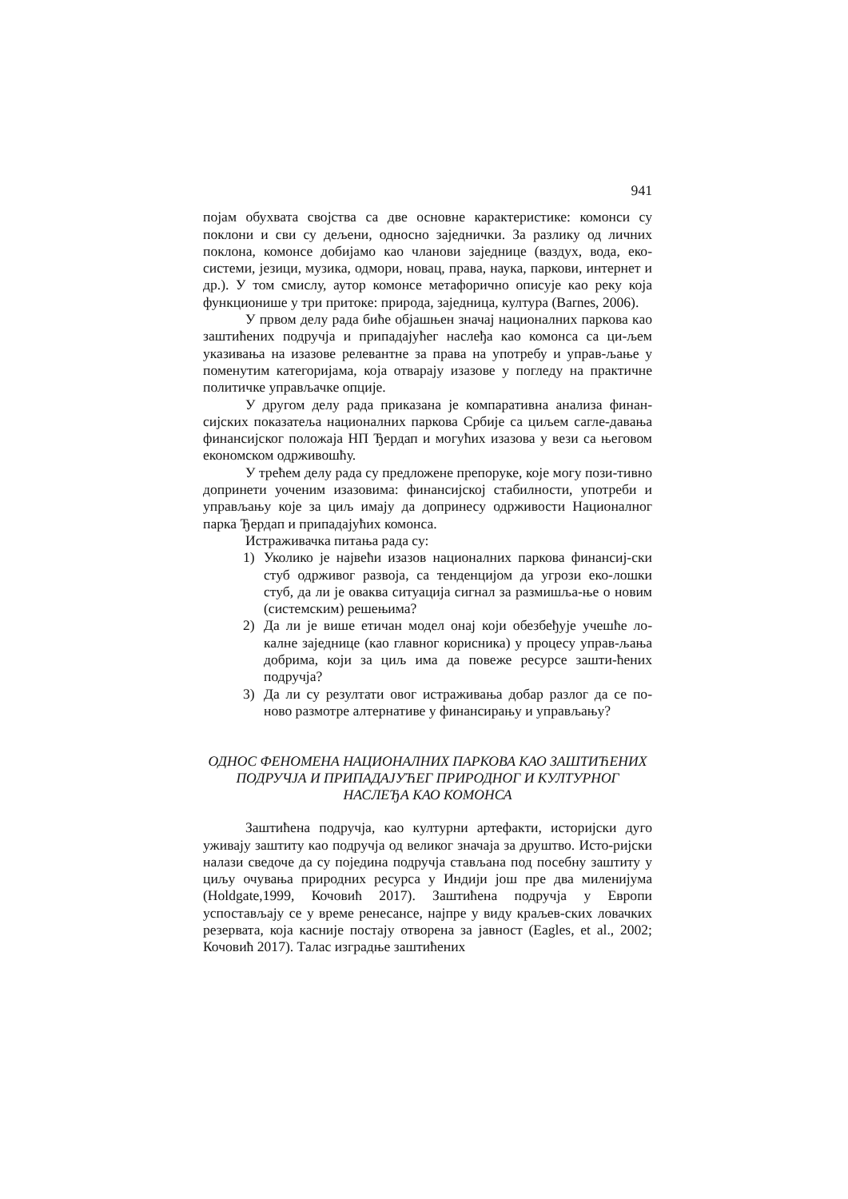941
појам обухвата својства са две основне карактеристике: комонси су поклони и сви су дељени, односно заједнички. За разлику од личних поклона, комонсе добијамо као чланови заједнице (ваздух, вода, еко-системи, језици, музика, одмори, новац, права, наука, паркови, интернет и др.). У том смислу, аутор комонсе метафорично описује као реку која функционише у три притоке: природа, заједница, култура (Barnes, 2006).
У првом делу рада биће објашњен значај националних паркова као заштићених подручја и припадајућег наслеђа као комонса са ци-љем указивања на изазове релевантне за права на употребу и управ-љање у поменутим категоријама, која отварају изазове у погледу на практичне политичке управљачке опције.
У другом делу рада приказана је компаративна анализа финан-сијских показатеља националних паркова Србије са циљем сагле-давања финансијског положаја НП Ђердап и могућих изазова у вези са његовом економском одрживошћу.
У трећем делу рада су предложене препоруке, које могу пози-тивно допринети уоченим изазовима: финансијској стабилности, употреби и управљању које за циљ имају да допринесу одрживости Националног парка Ђердап и припадајућих комонса.
Истраживачка питања рада су:
1) Уколико је највећи изазов националних паркова финансиј-ски стуб одрживог развоја, са тенденцијом да угрози еко-лошки стуб, да ли је оваква ситуација сигнал за размишља-ње о новим (системским) решењима?
2) Да ли је више етичан модел онај који обезбеђује учешће ло-калне заједнице (као главног корисника) у процесу управ-љања добрима, који за циљ има да повеже ресурсе зашти-ћених подручја?
3) Да ли су резултати овог истраживања добар разлог да се по-ново размотре алтернативе у финансирању и управљању?
ОДНОС ФЕНОМЕНА НАЦИОНАЛНИХ ПАРКОВА КАО ЗАШТИЋЕНИХ ПОДРУЧЈА И ПРИПАДАЈУЋЕГ ПРИРОДНОГ И КУЛТУРНОГ НАСЛЕЂА КАО КОМОНСА
Заштићена подручја, као културни артефакти, историјски дуго уживају заштиту као подручја од великог значаја за друштво. Исто-ријски налази сведоче да су поједина подручја стављана под посебну заштиту у циљу очувања природних ресурса у Индији још пре два миленијума (Holdgate,1999, Кочовић 2017). Заштићена подручја у Европи успостављају се у време ренесансе, најпре у виду краљев-ских ловачких резервата, која касније постају отворена за јавност (Eagles, et al., 2002; Кочовић 2017). Талас изградње заштићених